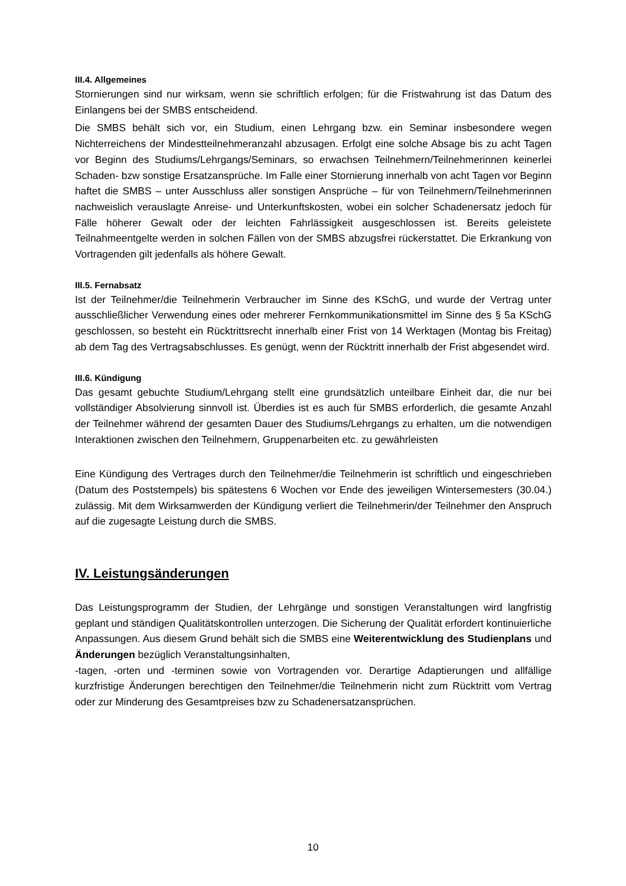III.4. Allgemeines
Stornierungen sind nur wirksam, wenn sie schriftlich erfolgen; für die Fristwahrung ist das Datum des Einlangens bei der SMBS entscheidend.
Die SMBS behält sich vor, ein Studium, einen Lehrgang bzw. ein Seminar insbesondere wegen Nichterreichens der Mindestteilnehmeranzahl abzusagen. Erfolgt eine solche Absage bis zu acht Tagen vor Beginn des Studiums/Lehrgangs/Seminars, so erwachsen Teilnehmern/Teilnehmerinnen keinerlei Schaden- bzw sonstige Ersatzansprüche. Im Falle einer Stornierung innerhalb von acht Tagen vor Beginn haftet die SMBS – unter Ausschluss aller sonstigen Ansprüche – für von Teilnehmern/Teilnehmerinnen nachweislich verauslagte Anreise- und Unterkunftskosten, wobei ein solcher Schadenersatz jedoch für Fälle höherer Gewalt oder der leichten Fahrlässigkeit ausgeschlossen ist. Bereits geleistete Teilnahmeentgelte werden in solchen Fällen von der SMBS abzugsfrei rückerstattet. Die Erkrankung von Vortragenden gilt jedenfalls als höhere Gewalt.
III.5. Fernabsatz
Ist der Teilnehmer/die Teilnehmerin Verbraucher im Sinne des KSchG, und wurde der Vertrag unter ausschließlicher Verwendung eines oder mehrerer Fernkommunikationsmittel im Sinne des § 5a KSchG geschlossen, so besteht ein Rücktrittsrecht innerhalb einer Frist von 14 Werktagen (Montag bis Freitag) ab dem Tag des Vertragsabschlusses. Es genügt, wenn der Rücktritt innerhalb der Frist abgesendet wird.
III.6. Kündigung
Das gesamt gebuchte Studium/Lehrgang stellt eine grundsätzlich unteilbare Einheit dar, die nur bei vollständiger Absolvierung sinnvoll ist. Überdies ist es auch für SMBS erforderlich, die gesamte Anzahl der Teilnehmer während der gesamten Dauer des Studiums/Lehrgangs zu erhalten, um die notwendigen Interaktionen zwischen den Teilnehmern, Gruppenarbeiten etc. zu gewährleisten
Eine Kündigung des Vertrages durch den Teilnehmer/die Teilnehmerin ist schriftlich und eingeschrieben (Datum des Poststempels) bis spätestens 6 Wochen vor Ende des jeweiligen Wintersemesters (30.04.) zulässig. Mit dem Wirksamwerden der Kündigung verliert die Teilnehmerin/der Teilnehmer den Anspruch auf die zugesagte Leistung durch die SMBS.
IV. Leistungsänderungen
Das Leistungsprogramm der Studien, der Lehrgänge und sonstigen Veranstaltungen wird langfristig geplant und ständigen Qualitätskontrollen unterzogen. Die Sicherung der Qualität erfordert kontinuierliche Anpassungen. Aus diesem Grund behält sich die SMBS eine Weiterentwicklung des Studienplans und Änderungen bezüglich Veranstaltungsinhalten,
-tagen, -orten und -terminen sowie von Vortragenden vor. Derartige Adaptierungen und allfällige kurzfristige Änderungen berechtigen den Teilnehmer/die Teilnehmerin nicht zum Rücktritt vom Vertrag oder zur Minderung des Gesamtpreises bzw zu Schadenersatzansprüchen.
10